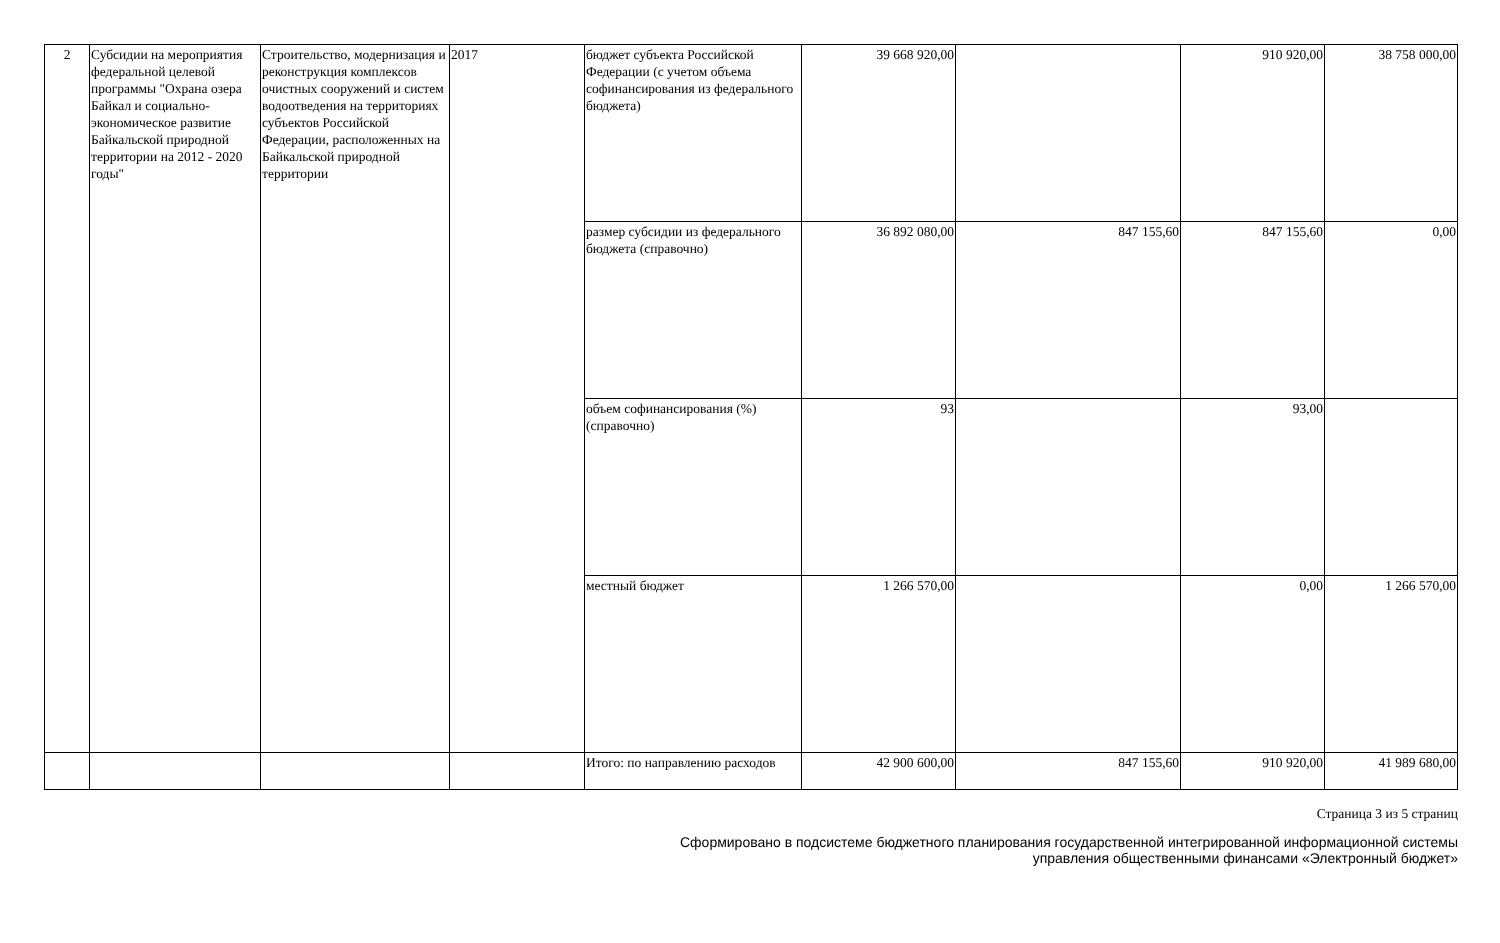| 2 | Субсидии на мероприятия федеральной целевой программы "Охрана озера Байкал и социально-экономическое развитие Байкальской природной территории на 2012 - 2020 годы" | Строительство, модернизация и реконструкция комплексов очистных сооружений и систем водоотведения на территориях субъектов Российской Федерации, расположенных на Байкальской природной территории | 2017 | бюджет субъекта Российской Федерации (с учетом объема софинансирования из федерального бюджета) | 39 668 920,00 | | 910 920,00 | 38 758 000,00 |
| | | | | размер субсидии из федерального бюджета (справочно) | 36 892 080,00 | 847 155,60 | 847 155,60 | 0,00 |
| | | | | объем софинансирования (%) (справочно) | 93 | | 93,00 | |
| | | | | местный бюджет | 1 266 570,00 | | 0,00 | 1 266 570,00 |
| | | | | Итого: по направлению расходов | 42 900 600,00 | 847 155,60 | 910 920,00 | 41 989 680,00 |
Страница 3 из 5 страниц
Сформировано в подсистеме бюджетного планирования государственной интегрированной информационной системы
управления общественными финансами «Электронный бюджет»